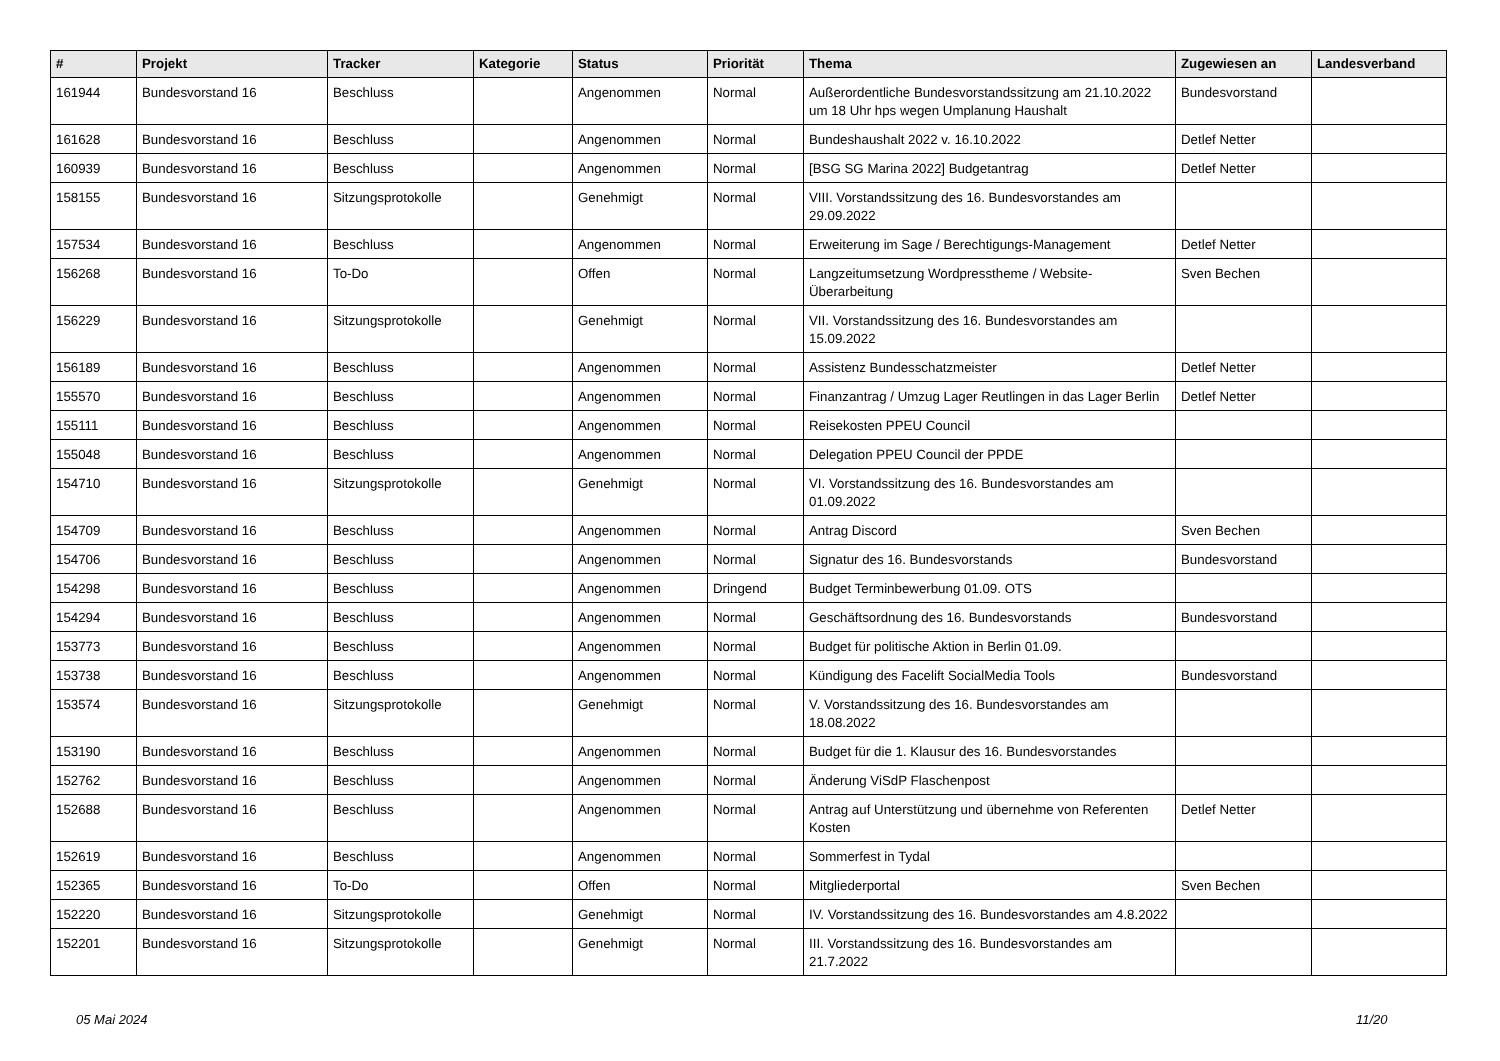| # | Projekt | Tracker | Kategorie | Status | Priorität | Thema | Zugewiesen an | Landesverband |
| --- | --- | --- | --- | --- | --- | --- | --- | --- |
| 161944 | Bundesvorstand 16 | Beschluss | | Angenommen | Normal | Außerordentliche Bundesvorstandssitzung am 21.10.2022 um 18 Uhr hps wegen Umplanung Haushalt | Bundesvorstand | |
| 161628 | Bundesvorstand 16 | Beschluss | | Angenommen | Normal | Bundeshaushalt 2022 v. 16.10.2022 | Detlef Netter | |
| 160939 | Bundesvorstand 16 | Beschluss | | Angenommen | Normal | [BSG SG Marina 2022] Budgetantrag | Detlef Netter | |
| 158155 | Bundesvorstand 16 | Sitzungsprotokolle | | Genehmigt | Normal | VIII. Vorstandssitzung des 16. Bundesvorstandes am 29.09.2022 | | |
| 157534 | Bundesvorstand 16 | Beschluss | | Angenommen | Normal | Erweiterung im Sage / Berechtigungs-Management | Detlef Netter | |
| 156268 | Bundesvorstand 16 | To-Do | | Offen | Normal | Langzeitumsetzung Wordpresstheme / Website-Überarbeitung | Sven Bechen | |
| 156229 | Bundesvorstand 16 | Sitzungsprotokolle | | Genehmigt | Normal | VII. Vorstandssitzung des 16. Bundesvorstandes am 15.09.2022 | | |
| 156189 | Bundesvorstand 16 | Beschluss | | Angenommen | Normal | Assistenz Bundesschatzmeister | Detlef Netter | |
| 155570 | Bundesvorstand 16 | Beschluss | | Angenommen | Normal | Finanzantrag / Umzug Lager Reutlingen in das Lager Berlin | Detlef Netter | |
| 155111 | Bundesvorstand 16 | Beschluss | | Angenommen | Normal | Reisekosten PPEU Council | | |
| 155048 | Bundesvorstand 16 | Beschluss | | Angenommen | Normal | Delegation PPEU Council der PPDE | | |
| 154710 | Bundesvorstand 16 | Sitzungsprotokolle | | Genehmigt | Normal | VI. Vorstandssitzung des 16. Bundesvorstandes am 01.09.2022 | | |
| 154709 | Bundesvorstand 16 | Beschluss | | Angenommen | Normal | Antrag Discord | Sven Bechen | |
| 154706 | Bundesvorstand 16 | Beschluss | | Angenommen | Normal | Signatur des 16. Bundesvorstands | Bundesvorstand | |
| 154298 | Bundesvorstand 16 | Beschluss | | Angenommen | Dringend | Budget Terminbewerbung 01.09. OTS | | |
| 154294 | Bundesvorstand 16 | Beschluss | | Angenommen | Normal | Geschäftsordnung des 16. Bundesvorstands | Bundesvorstand | |
| 153773 | Bundesvorstand 16 | Beschluss | | Angenommen | Normal | Budget für politische Aktion in Berlin 01.09. | | |
| 153738 | Bundesvorstand 16 | Beschluss | | Angenommen | Normal | Kündigung des Facelift SocialMedia Tools | Bundesvorstand | |
| 153574 | Bundesvorstand 16 | Sitzungsprotokolle | | Genehmigt | Normal | V. Vorstandssitzung des 16. Bundesvorstandes am 18.08.2022 | | |
| 153190 | Bundesvorstand 16 | Beschluss | | Angenommen | Normal | Budget für die 1. Klausur des 16. Bundesvorstandes | | |
| 152762 | Bundesvorstand 16 | Beschluss | | Angenommen | Normal | Änderung ViSdP Flaschenpost | | |
| 152688 | Bundesvorstand 16 | Beschluss | | Angenommen | Normal | Antrag auf Unterstützung und übernehme von Referenten Kosten | Detlef Netter | |
| 152619 | Bundesvorstand 16 | Beschluss | | Angenommen | Normal | Sommerfest in Tydal | | |
| 152365 | Bundesvorstand 16 | To-Do | | Offen | Normal | Mitgliederportal | Sven Bechen | |
| 152220 | Bundesvorstand 16 | Sitzungsprotokolle | | Genehmigt | Normal | IV. Vorstandssitzung des 16. Bundesvorstandes am 4.8.2022 | | |
| 152201 | Bundesvorstand 16 | Sitzungsprotokolle | | Genehmigt | Normal | III. Vorstandssitzung des 16. Bundesvorstandes am 21.7.2022 | | |
05 Mai 2024 11/20